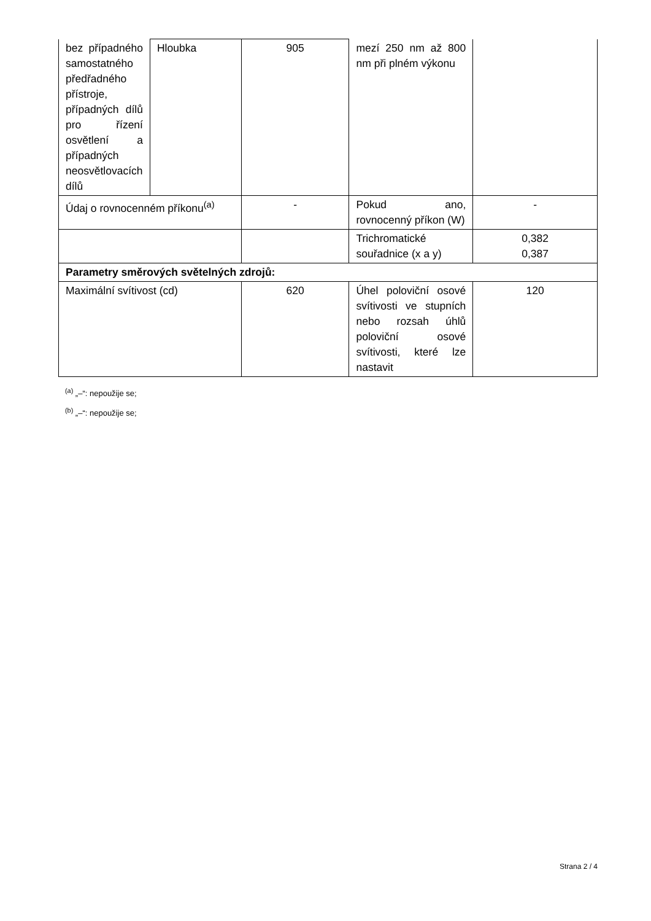| bez případného samostatného předřadného přístroje, případných dílů pro řízení osvětlení a případných neosvětlovacích dílů | Hloubka | 905 | mezí 250 nm až 800 nm při plném výkonu | |
| Údaj o rovnocenném příkonu<sup>(a)</sup> | | - | Pokud ano, rovnocenný příkon (W) | - |
| | | | Trichromatické souřadnice (x a y) | 0,382 0,387 |
| Parametry směrových světelných zdrojů: | | | | |
| Maximální svítivost (cd) | | 620 | Úhel poloviční osové svítivosti ve stupních nebo rozsah úhlů poloviční osové svítivosti, které lze nastavit | 120 |
<sup>(a)</sup> „–“: nepoužije se;
<sup>(b)</sup> „–“: nepoužije se;
Strana 2 / 4